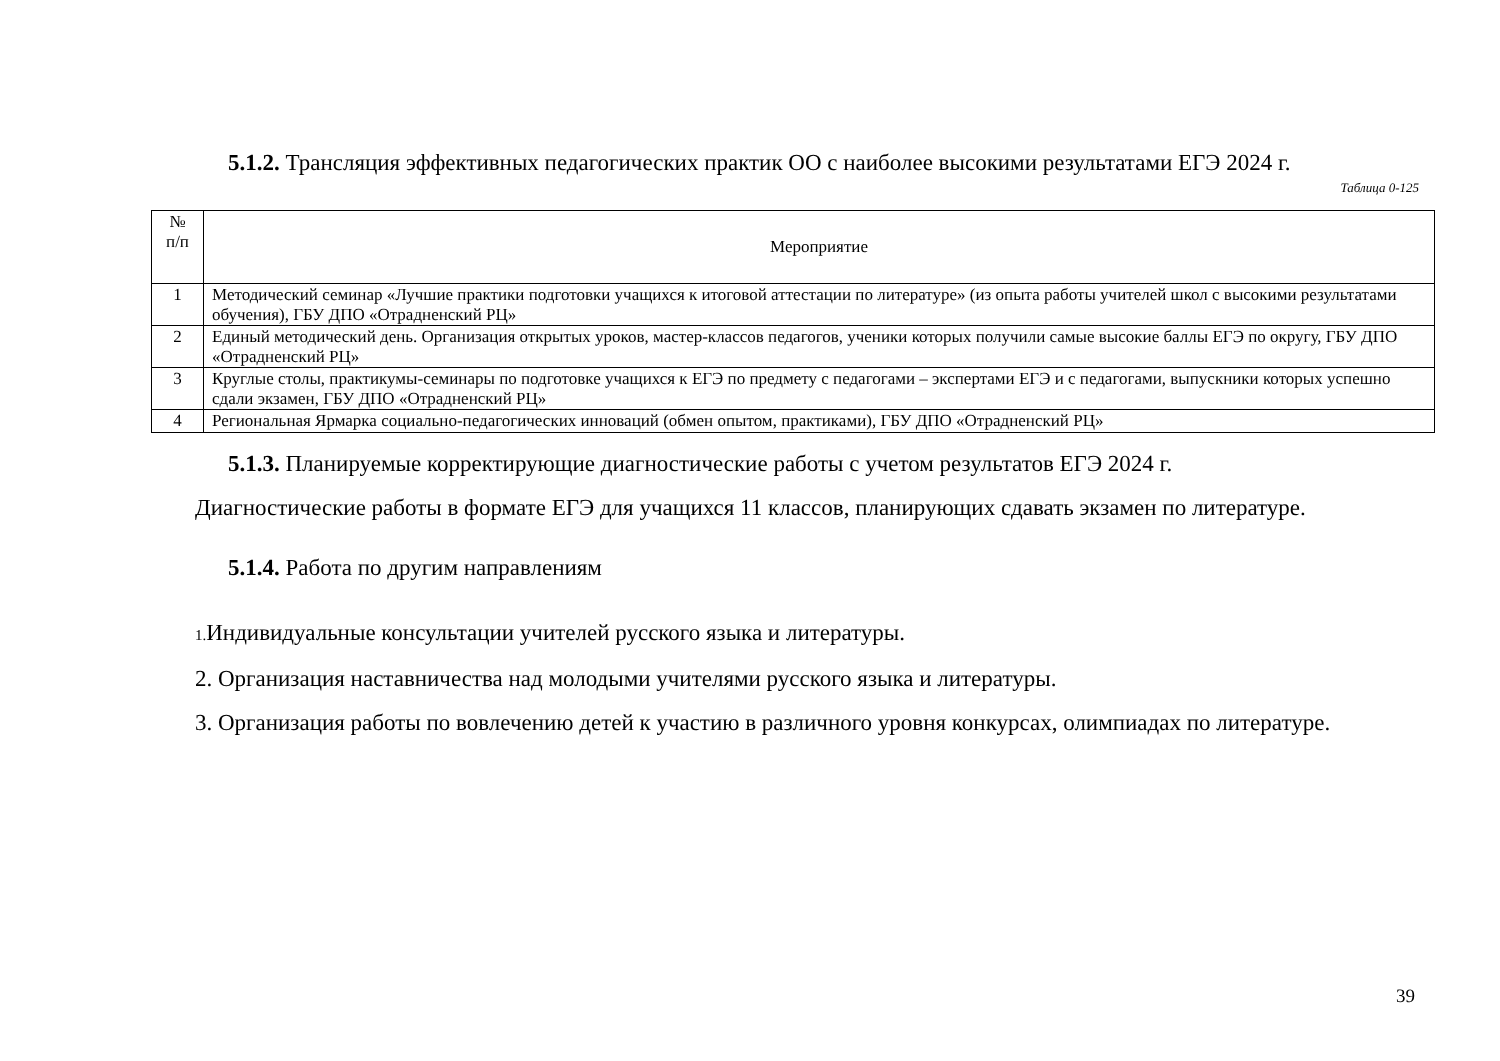5.1.2. Трансляция эффективных педагогических практик ОО с наиболее высокими результатами ЕГЭ 2024 г.
Таблица 0-125
| № п/п | Мероприятие |
| --- | --- |
| 1 | Методический семинар «Лучшие практики подготовки учащихся к итоговой аттестации по литературе» (из опыта работы учителей школ с высокими результатами обучения), ГБУ ДПО «Отрадненский РЦ» |
| 2 | Единый методический день. Организация открытых уроков, мастер-классов педагогов, ученики которых получили самые высокие баллы ЕГЭ по округу, ГБУ ДПО «Отрадненский РЦ» |
| 3 | Круглые столы, практикумы-семинары по подготовке учащихся к ЕГЭ по предмету с педагогами – экспертами ЕГЭ и с педагогами, выпускники которых успешно сдали экзамен, ГБУ ДПО «Отрадненский РЦ» |
| 4 | Региональная Ярмарка социально-педагогических инноваций (обмен опытом, практиками), ГБУ ДПО «Отрадненский РЦ» |
5.1.3. Планируемые корректирующие диагностические работы с учетом результатов ЕГЭ 2024 г.
Диагностические работы в формате ЕГЭ для учащихся 11 классов, планирующих сдавать экзамен по литературе.
5.1.4. Работа по другим направлениям
1. Индивидуальные консультации учителей русского языка и литературы.
2. Организация наставничества над молодыми учителями русского языка и литературы.
3. Организация работы по вовлечению детей к участию в различного уровня конкурсах, олимпиадах по литературе.
39